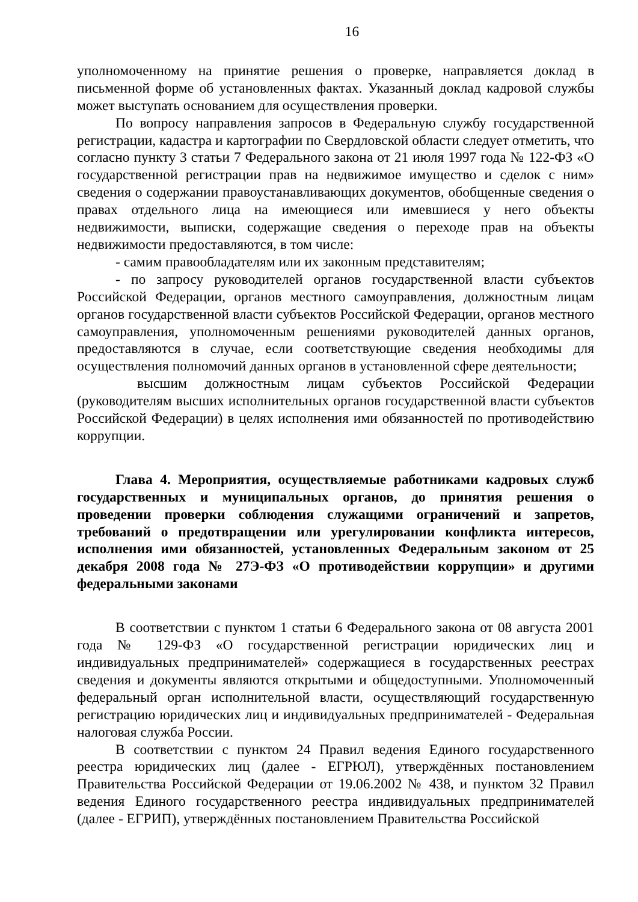16
уполномоченному на принятие решения о проверке, направляется доклад в письменной форме об установленных фактах. Указанный доклад кадровой службы может выступать основанием для осуществления проверки.
По вопросу направления запросов в Федеральную службу государственной регистрации, кадастра и картографии по Свердловской области следует отметить, что согласно пункту 3 статьи 7 Федерального закона от 21 июля 1997 года № 122-ФЗ «О государственной регистрации прав на недвижимое имущество и сделок с ним» сведения о содержании правоустанавливающих документов, обобщенные сведения о правах отдельного лица на имеющиеся или имевшиеся у него объекты недвижимости, выписки, содержащие сведения о переходе прав на объекты недвижимости предоставляются, в том числе:
- самим правообладателям или их законным представителям;
- по запросу руководителей органов государственной власти субъектов Российской Федерации, органов местного самоуправления, должностным лицам органов государственной власти субъектов Российской Федерации, органов местного самоуправления, уполномоченным решениями руководителей данных органов, предоставляются в случае, если соответствующие сведения необходимы для осуществления полномочий данных органов в установленной сфере деятельности;
высшим должностным лицам субъектов Российской Федерации (руководителям высших исполнительных органов государственной власти субъектов Российской Федерации) в целях исполнения ими обязанностей по противодействию коррупции.
Глава 4. Мероприятия, осуществляемые работниками кадровых служб государственных и муниципальных органов, до принятия решения о проведении проверки соблюдения служащими ограничений и запретов, требований о предотвращении или урегулировании конфликта интересов, исполнения ими обязанностей, установленных Федеральным законом от 25 декабря 2008 года № 27Э-ФЗ «О противодействии коррупции» и другими федеральными законами
В соответствии с пунктом 1 статьи 6 Федерального закона от 08 августа 2001 года № 129-ФЗ «О государственной регистрации юридических лиц и индивидуальных предпринимателей» содержащиеся в государственных реестрах сведения и документы являются открытыми и общедоступными. Уполномоченный федеральный орган исполнительной власти, осуществляющий государственную регистрацию юридических лиц и индивидуальных предпринимателей - Федеральная налоговая служба России.
В соответствии с пунктом 24 Правил ведения Единого государственного реестра юридических лиц (далее - ЕГРЮЛ), утверждённых постановлением Правительства Российской Федерации от 19.06.2002 № 438, и пунктом 32 Правил ведения Единого государственного реестра индивидуальных предпринимателей (далее - ЕГРИП), утверждённых постановлением Правительства Российской